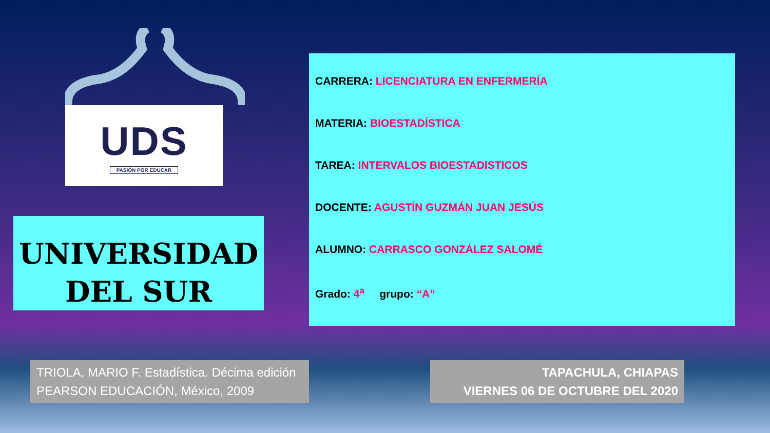UDS
PASIÓN POR EDUCAR
UNIVERSIDAD
DEL SUR
CARRERA: LICENCIATURA EN ENFERMERÍA
MATERIA: BIOESTADÍSTICA
TAREA: INTERVALOS BIOESTADISTICOS
DOCENTE: AGUSTÍN GUZMÁN JUAN JESÚS
ALUMNO: CARRASCO GONZÁLEZ SALOMÉ
Grado: 4<sup>a</sup> grupo: “A”
TRIOLA, MARIO F. Estadística. Décima edición
PEARSON EDUCACIÓN, México, 2009
TAPACHULA, CHIAPAS
VIERNES 06 DE OCTUBRE DEL 2020